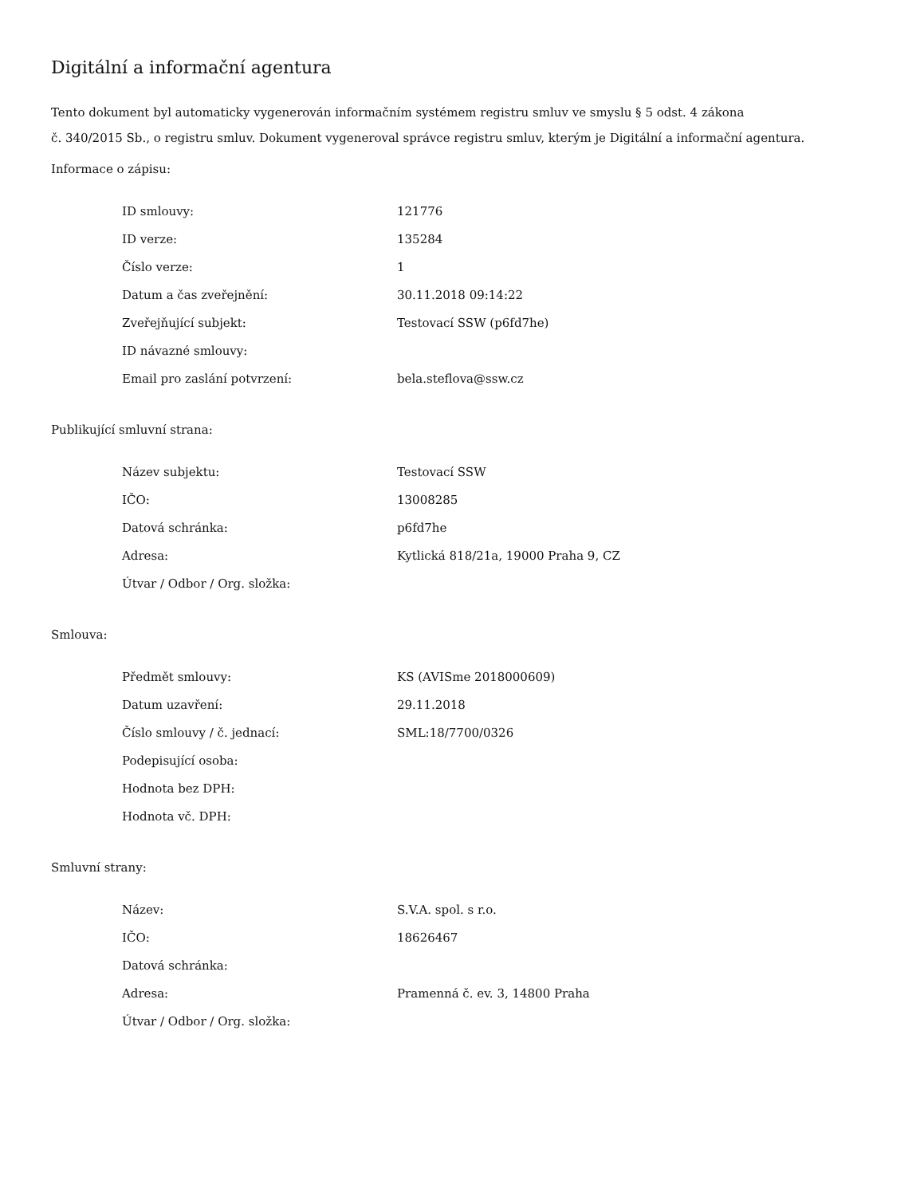Digitální a informační agentura
Tento dokument byl automaticky vygenerován informačním systémem registru smluv ve smyslu § 5 odst. 4 zákona
č. 340/2015 Sb., o registru smluv. Dokument vygeneroval správce registru smluv, kterým je Digitální a informační agentura.
Informace o zápisu:
| ID smlouvy: | 121776 |
| ID verze: | 135284 |
| Číslo verze: | 1 |
| Datum a čas zveřejnění: | 30.11.2018 09:14:22 |
| Zveřejňující subjekt: | Testovací SSW (p6fd7he) |
| ID návazné smlouvy: | |
| Email pro zaslání potvrzení: | bela.steflova@ssw.cz |
Publikující smluvní strana:
| Název subjektu: | Testovací SSW |
| IČO: | 13008285 |
| Datová schránka: | p6fd7he |
| Adresa: | Kytlická 818/21a, 19000 Praha 9, CZ |
| Útvar / Odbor / Org. složka: | |
Smlouva:
| Předmět smlouvy: | KS (AVISme 2018000609) |
| Datum uzavření: | 29.11.2018 |
| Číslo smlouvy / č. jednací: | SML:18/7700/0326 |
| Podepisující osoba: | |
| Hodnota bez DPH: | |
| Hodnota vč. DPH: | |
Smluvní strany:
| Název: | S.V.A. spol. s r.o. |
| IČO: | 18626467 |
| Datová schránka: | |
| Adresa: | Pramenná č. ev. 3, 14800 Praha |
| Útvar / Odbor / Org. složka: | |